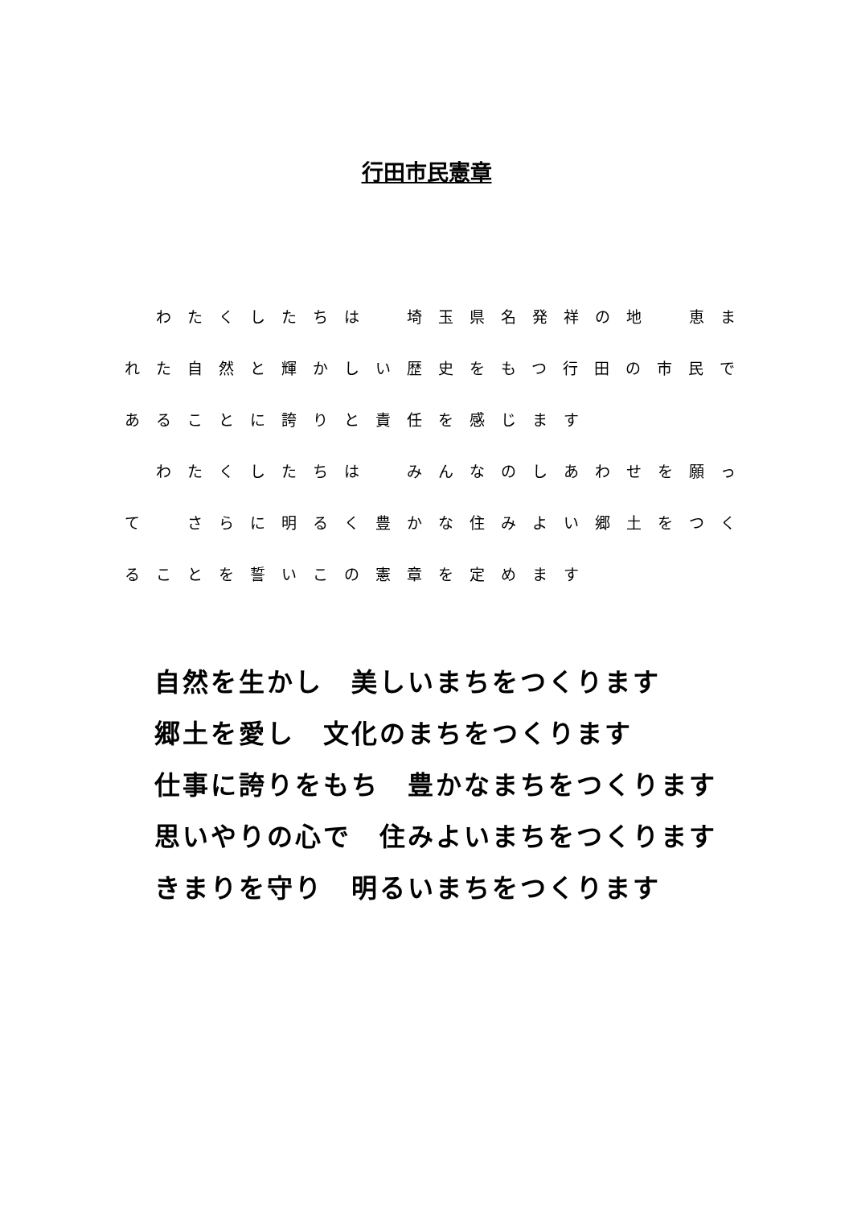行田市民憲章
　わたくしたちは　埼玉県名発祥の地　恵まれた自然と輝かしい歴史をもつ行田の市民であることに誇りと責任を感じます
　わたくしたちは　みんなのしあわせを願って　さらに明るく豊かな住みよい郷土をつくることを誓いこの憲章を定めます
自然を生かし　美しいまちをつくります
郷土を愛し　文化のまちをつくります
仕事に誇りをもち　豊かなまちをつくります
思いやりの心で　住みよいまちをつくります
きまりを守り　明るいまちをつくります